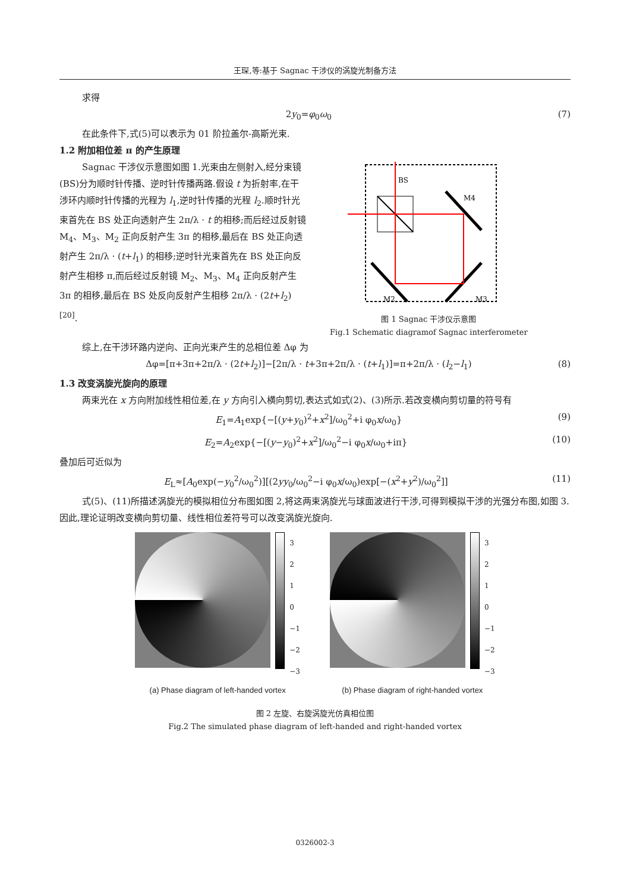王琛,等:基于 Sagnac 干涉仪的涡旋光制备方法
求得
2y<sub>0</sub>=φ<sub>0</sub>ω<sub>0</sub> (7)
在此条件下,式(5)可以表示为 01 阶拉盖尔-高斯光束.
1.2 附加相位差 π 的产生原理
Sagnac 干涉仪示意图如图 1.光束由左侧射入,经分束镜(BS)分为顺时针传播、逆时针传播两路.假设 t 为折射率,在干涉环内顺时针传播的光程为 l<sub>1</sub>,逆时针传播的光程 l<sub>2</sub>.顺时针光束首先在 BS 处正向透射产生 2π/λ · t 的相移;而后经过反射镜 M<sub>4</sub>、M<sub>3</sub>、M<sub>2</sub> 正向反射产生 3π 的相移,最后在 BS 处正向透射产生 2π/λ · (t+l<sub>1</sub>) 的相移;逆时针光束首先在 BS 处正向反射产生相移 π,而后经过反射镜 M<sub>2</sub>、M<sub>3</sub>、M<sub>4</sub> 正向反射产生 3π 的相移,最后在 BS 处反向反射产生相移 2π/λ · (2t+l<sub>2</sub>)<sup>[20]</sup>.
BS
M4
M2
M3
图 1 Sagnac 干涉仪示意图
Fig.1 Schematic diagramof Sagnac interferometer
综上,在干涉环路内逆向、正向光束产生的总相位差 Δφ 为
Δφ=[π+3π+2π/λ · (2t+l<sub>2</sub>)]−[2π/λ · t+3π+2π/λ · (t+l<sub>1</sub>)]=π+2π/λ · (l<sub>2</sub>−l<sub>1</sub>) (8)
1.3 改变涡旋光旋向的原理
两束光在 x 方向附加线性相位差,在 y 方向引入横向剪切,表达式如式(2)、(3)所示.若改变横向剪切量的符号有
E<sub>1</sub>=A<sub>1</sub>exp{−[(y+y<sub>0</sub>)<sup>2</sup>+x<sup>2</sup>]/ω<sub>0</sub><sup>2</sup>+i φ<sub>0</sub>x/ω<sub>0</sub>} (9)
E<sub>2</sub>=A<sub>2</sub>exp{−[(y−y<sub>0</sub>)<sup>2</sup>+x<sup>2</sup>]/ω<sub>0</sub><sup>2</sup>−i φ<sub>0</sub>x/ω<sub>0</sub>+iπ} (10)
叠加后可近似为
E<sub>L</sub>≈[A<sub>0</sub>exp(−y<sub>0</sub><sup>2</sup>/ω<sub>0</sub><sup>2</sup>)][(2yy<sub>0</sub>/ω<sub>0</sub><sup>2</sup>−i φ<sub>0</sub>x/ω<sub>0</sub>)exp[−(x<sup>2</sup>+y<sup>2</sup>)/ω<sub>0</sub><sup>2</sup>]] (11)
式(5)、(11)所描述涡旋光的模拟相位分布图如图 2,将这两束涡旋光与球面波进行干涉,可得到模拟干涉的光强分布图,如图 3.因此,理论证明改变横向剪切量、线性相位差符号可以改变涡旋光旋向.
3
2
1
0
−1
−2
−3
(a) Phase diagram of left-handed vortex
3
2
1
0
−1
−2
−3
(b) Phase diagram of right-handed vortex
图 2 左旋、右旋涡旋光仿真相位图
Fig.2 The simulated phase diagram of left-handed and right-handed vortex
0326002-3